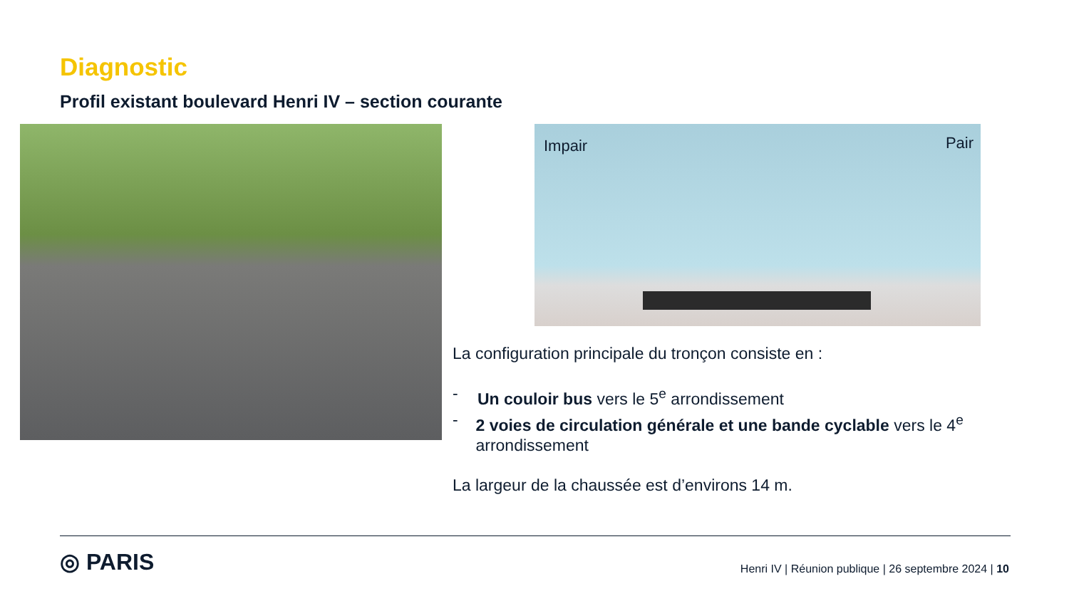Diagnostic
Profil existant boulevard Henri IV – section courante
Impair Pair
La configuration principale du tronçon consiste en :
- Un couloir bus vers le 5<sup>e</sup> arrondissement
- 2 voies de circulation générale et une bande cyclable vers le 4<sup>e</sup> arrondissement
La largeur de la chaussée est d’environs 14 m.
◎ PARIS
Henri IV | Réunion publique | 26 septembre 2024 | 10